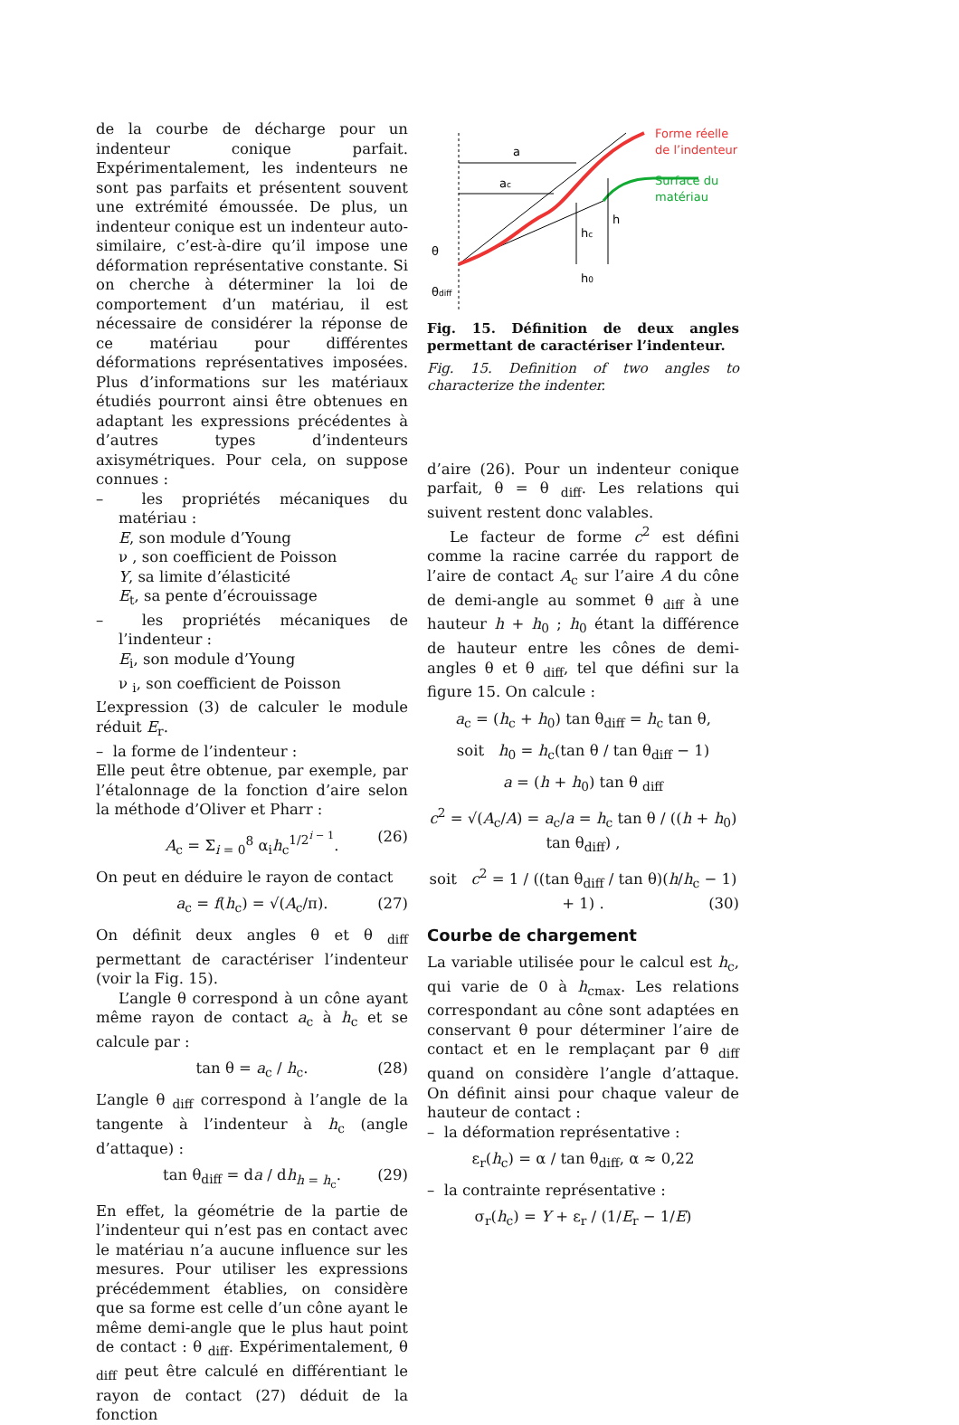de la courbe de décharge pour un indenteur conique parfait. Expérimentalement, les indenteurs ne sont pas parfaits et présentent souvent une extrémité émoussée. De plus, un indenteur conique est un indenteur auto-similaire, c’est-à-dire qu’il impose une déformation représentative constante. Si on cherche à déterminer la loi de comportement d’un matériau, il est nécessaire de considérer la réponse de ce matériau pour différentes déformations représentatives imposées. Plus d’informations sur les matériaux étudiés pourront ainsi être obtenues en adaptant les expressions précédentes à d’autres types d’indenteurs axisymétriques. Pour cela, on suppose connues :
– les propriétés mécaniques du matériau :
E, son module d’Young
ν , son coefficient de Poisson
Y, sa limite d’élasticité
E<sub>t</sub>, sa pente d’écrouissage
– les propriétés mécaniques de l’indenteur :
E<sub>i</sub>, son module d’Young
ν <sub>i</sub>, son coefficient de Poisson
L’expression (3) de calculer le module réduit E<sub>r</sub>.
– la forme de l’indenteur :
Elle peut être obtenue, par exemple, par l’étalonnage de la fonction d’aire selon la méthode d’Oliver et Pharr :
A<sub>c</sub> = Σ<sub>i = 0</sub><sup>8</sup> α<sub>i</sub>h<sub>c</sub><sup>1/2<sup>i − 1</sup></sup>. (26)
On peut en déduire le rayon de contact
a<sub>c</sub> = f(h<sub>c</sub>) = √(A<sub>c</sub>/π). (27)
On définit deux angles θ et θ <sub>diff</sub> permettant de caractériser l’indenteur (voir la Fig. 15).
L’angle θ correspond à un cône ayant même rayon de contact a<sub>c</sub> à h<sub>c</sub> et se calcule par :
tan θ = a<sub>c</sub> / h<sub>c</sub>. (28)
L’angle θ <sub>diff</sub> correspond à l’angle de la tangente à l’indenteur à h<sub>c</sub> (angle d’attaque) :
tan θ<sub>diff</sub> = da / dh<sub>h = h<sub>c</sub></sub>. (29)
En effet, la géométrie de la partie de l’indenteur qui n’est pas en contact avec le matériau n’a aucune influence sur les mesures. Pour utiliser les expressions précédemment établies, on considère que sa forme est celle d’un cône ayant le même demi-angle que le plus haut point de contact : θ <sub>diff</sub>. Expérimentalement, θ <sub>diff</sub> peut être calculé en différentiant le rayon de contact (27) déduit de la fonction
a
ac
hc
h
h0
θ
θdiff
Forme réelle
de l’indenteur
Surface du
matériau
Fig. 15. Définition de deux angles permettant de caractériser l’indenteur.
Fig. 15. Definition of two angles to characterize the indenter.
d’aire (26). Pour un indenteur conique parfait, θ = θ <sub>diff</sub>. Les relations qui suivent restent donc valables.
Le facteur de forme c<sup>2</sup> est défini comme la racine carrée du rapport de l’aire de contact A<sub>c</sub> sur l’aire A du cône de demi-angle au sommet θ <sub>diff</sub> à une hauteur h + h<sub>0</sub> ; h<sub>0</sub> étant la différence de hauteur entre les cônes de demi-angles θ et θ <sub>diff</sub>, tel que défini sur la figure 15. On calcule :
a<sub>c</sub> = (h<sub>c</sub> + h<sub>0</sub>) tan θ<sub>diff</sub> = h<sub>c</sub> tan θ,
soit h<sub>0</sub> = h<sub>c</sub>(tan θ / tan θ<sub>diff</sub> − 1)
a = (h + h<sub>0</sub>) tan θ <sub>diff</sub>
c<sup>2</sup> = √(A<sub>c</sub>/A) = a<sub>c</sub>/a = h<sub>c</sub> tan θ / ((h + h<sub>0</sub>) tan θ<sub>diff</sub>) ,
soit c<sup>2</sup> = 1 / ((tan θ<sub>diff</sub> / tan θ)(h/h<sub>c</sub> − 1) + 1) . (30)
Courbe de chargement
La variable utilisée pour le calcul est h<sub>c</sub>, qui varie de 0 à h<sub>cmax</sub>. Les relations correspondant au cône sont adaptées en conservant θ pour déterminer l’aire de contact et en le remplaçant par θ <sub>diff</sub> quand on considère l’angle d’attaque. On définit ainsi pour chaque valeur de hauteur de contact :
– la déformation représentative :
ε<sub>r</sub>(h<sub>c</sub>) = α / tan θ<sub>diff</sub>, α ≈ 0,22
– la contrainte représentative :
σ<sub>r</sub>(h<sub>c</sub>) = Y + ε<sub>r</sub> / (1/E<sub>r</sub> − 1/E)